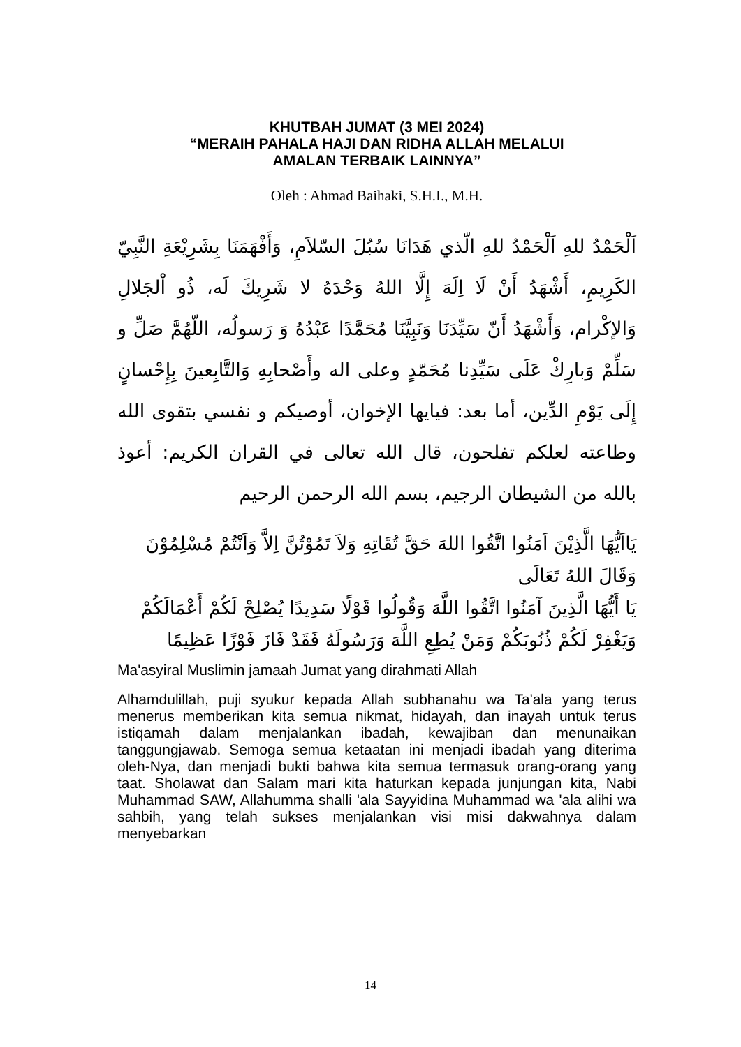KHUTBAH JUMAT (3 MEI 2024)
“MERAIH PAHALA HAJI DAN RIDHA ALLAH MELALUI
AMALAN TERBAIK LAINNYA”
Oleh : Ahmad Baihaki, S.H.I., M.H.
اَلْحَمْدُ للهِ اَلْحَمْدُ للهِ الّذي هَدَانَا سُبُلَ السّلاَمِ، وَأَفْهَمَنَا بِشَرِيْعَةِ النَّبِيّ الكَرِيمِ، أَشْهَدُ أَنْ لَا اِلَهَ إِلَّا اللهُ وَحْدَهُ لا شَرِيكَ لَه، ذُو اْلجَلالِ وَالإكْرام، وَأَشْهَدُ أَنّ سَيِّدَنَا وَنَبِيَّنَا مُحَمَّدًا عَبْدُهُ وَ رَسولُه، اللّهُمَّ صَلِّ و سَلِّمْ وَبارِكْ عَلَى سَيِّدِنا مُحَمّدٍ وعلى اله وأَصْحابِهِ وَالتَّابِعينَ بِإِحْسانٍ إِلَى يَوْمِ الدِّين، أما بعد: فيايها الإخوان، أوصيكم و نفسي بتقوى الله وطاعته لعلكم تفلحون، قال الله تعالى في القران الكريم: أعوذ بالله من الشيطان الرجيم، بسم الله الرحمن الرحيم
يَااَيُّهَا الَّذِيْنَ اَمَنُوا اتَّقُوا اللهَ حَقَّ تُقَاتِهِ وَلاَ تَمُوْتُنَّ اِلاَّ وَاَنْتُمْ مُسْلِمُوْنَ وَقَالَ اللهُ تَعَالَى
يَا أَيُّهَا الَّذِينَ آمَنُوا اتَّقُوا اللَّهَ وَقُولُوا قَوْلًا سَدِيدًا يُصْلِحْ لَكُمْ أَعْمَالَكُمْ وَيَغْفِرْ لَكُمْ ذُنُوبَكُمْ وَمَنْ يُطِعِ اللَّهَ وَرَسُولَهُ فَقَدْ فَازَ فَوْزًا عَظِيمًا
Ma'asyiral Muslimin jamaah Jumat yang dirahmati Allah
Alhamdulillah, puji syukur kepada Allah subhanahu wa Ta'ala yang terus menerus memberikan kita semua nikmat, hidayah, dan inayah untuk terus istiqamah dalam menjalankan ibadah, kewajiban dan menunaikan tanggungjawab. Semoga semua ketaatan ini menjadi ibadah yang diterima oleh-Nya, dan menjadi bukti bahwa kita semua termasuk orang-orang yang taat. Sholawat dan Salam mari kita haturkan kepada junjungan kita, Nabi Muhammad SAW, Allahumma shalli 'ala Sayyidina Muhammad wa 'ala alihi wa sahbih, yang telah sukses menjalankan visi misi dakwahnya dalam menyebarkan
14